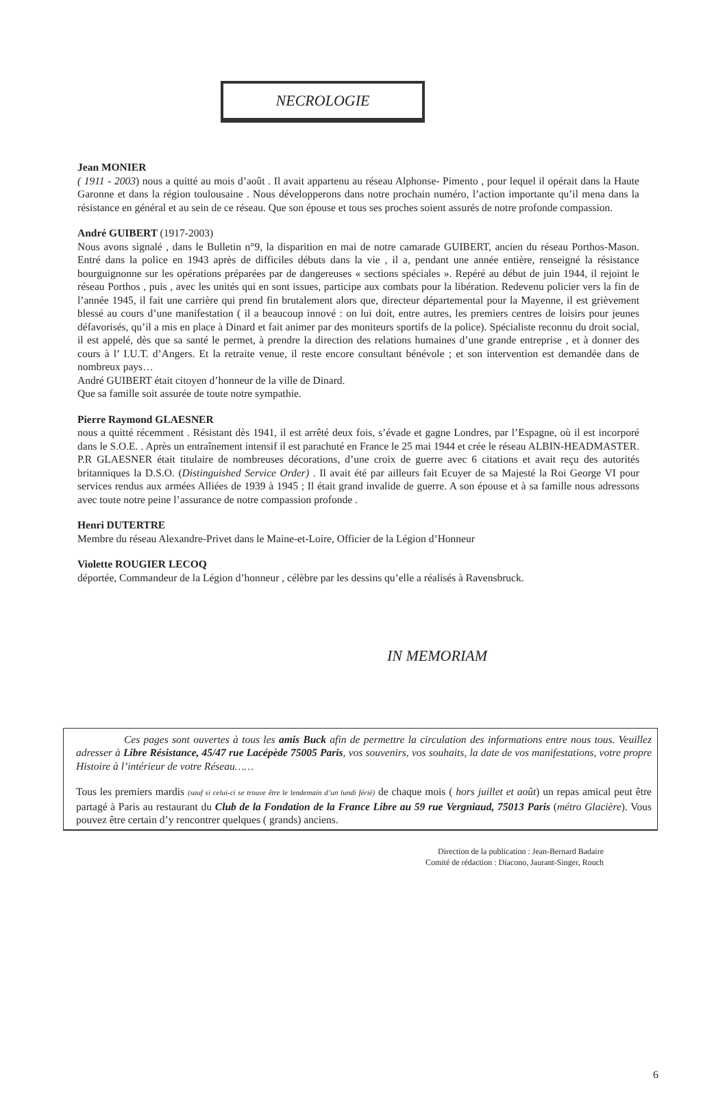NECROLOGIE
Jean MONIER
( 1911 - 2003) nous a quitté au mois d’août . Il avait appartenu au réseau Alphonse- Pimento , pour lequel il opérait dans la Haute Garonne et dans la région toulousaine . Nous développerons dans notre prochain numéro, l’action importante qu’il mena dans la résistance en général et au sein de ce réseau. Que son épouse et tous ses proches soient assurés de notre profonde compassion.
André GUIBERT (1917-2003)
Nous avons signalé , dans le Bulletin n°9, la disparition en mai de notre camarade GUIBERT, ancien du réseau Porthos-Mason. Entré dans la police en 1943 après de difficiles débuts dans la vie , il a, pendant une année entière, renseigné la résistance bourguignonne sur les opérations préparées par de dangereuses « sections spéciales ». Repéré au début de juin 1944, il rejoint le réseau Porthos , puis , avec les unités qui en sont issues, participe aux combats pour la libération. Redevenu policier vers la fin de l’année 1945, il fait une carrière qui prend fin brutalement alors que, directeur départemental pour la Mayenne, il est grièvement blessé au cours d’une manifestation ( il a beaucoup innové : on lui doit, entre autres, les premiers centres de loisirs pour jeunes défavorisés, qu’il a mis en place à Dinard et fait animer par des moniteurs sportifs de la police). Spécialiste reconnu du droit social, il est appelé, dès que sa santé le permet, à prendre la direction des relations humaines d’une grande entreprise , et à donner des cours à l’ I.U.T. d’Angers. Et la retraite venue, il reste encore consultant bénévole ; et son intervention est demandée dans de nombreux pays…
André GUIBERT était citoyen d’honneur de la ville de Dinard.
Que sa famille soit assurée de toute notre sympathie.
Pierre Raymond GLAESNER
nous a quitté récemment . Résistant dès 1941, il est arrêté deux fois, s’évade et gagne Londres, par l’Espagne, où il est incorporé dans le S.O.E. . Après un entraînement intensif il est parachuté en France le 25 mai 1944 et crée le réseau ALBIN-HEADMASTER. P.R GLAESNER était titulaire de nombreuses décorations, d’une croix de guerre avec 6 citations et avait reçu des autorités britanniques la D.S.O. (Distinguished Service Order) . Il avait été par ailleurs fait Ecuyer de sa Majesté la Roi George VI pour services rendus aux armées Alliées de 1939 à 1945 ; Il était grand invalide de guerre. A son épouse et à sa famille nous adressons avec toute notre peine l’assurance de notre compassion profonde .
Henri DUTERTRE
Membre du réseau Alexandre-Privet dans le Maine-et-Loire, Officier de la Légion d’Honneur
Violette ROUGIER LECOQ
déportée, Commandeur de la Légion d’honneur , célèbre par les dessins qu’elle a réalisés à Ravensbruck.
IN MEMORIAM
Ces pages sont ouvertes à tous les amis Buck afin de permettre la circulation des informations entre nous tous. Veuillez adresser à Libre Résistance, 45/47 rue Lacépède 75005 Paris, vos souvenirs, vos souhaits, la date de vos manifestations, votre propre Histoire à l’intérieur de votre Réseau……
Tous les premiers mardis (sauf si celui-ci se trouve être le lendemain d’un lundi férié) de chaque mois ( hors juillet et août) un repas amical peut être partagé à Paris au restaurant du Club de la Fondation de la France Libre au 59 rue Vergniaud, 75013 Paris (métro Glacière). Vous pouvez être certain d’y rencontrer quelques ( grands) anciens.
Direction de la publication : Jean-Bernard Badaire
Comité de rédaction : Diacono, Jaurant-Singer, Rouch
6